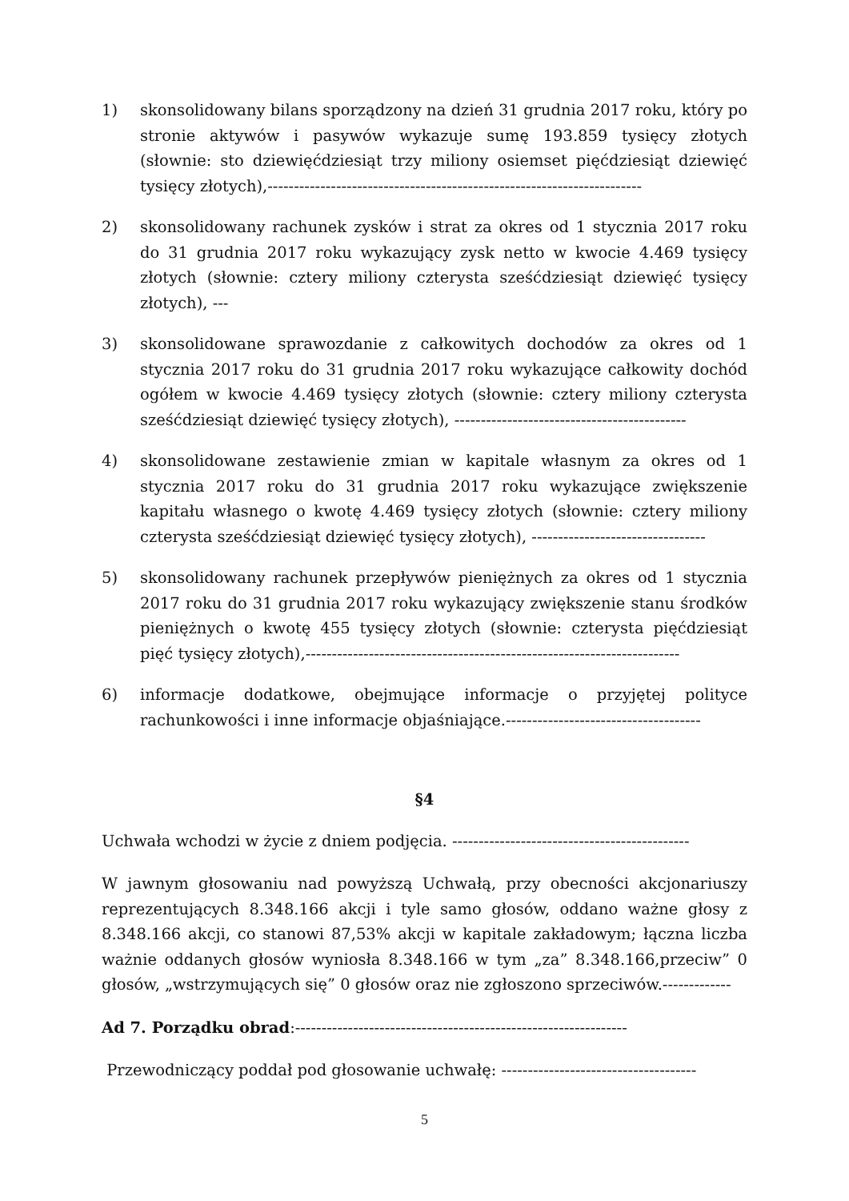1) skonsolidowany bilans sporządzony na dzień 31 grudnia 2017 roku, który po stronie aktywów i pasywów wykazuje sumę 193.859 tysięcy złotych (słownie: sto dziewięćdziesiąt trzy miliony osiemset pięćdziesiąt dziewięć tysięcy złotych),-----------------------------------------------------------------------
2) skonsolidowany rachunek zysków i strat za okres od 1 stycznia 2017 roku do 31 grudnia 2017 roku wykazujący zysk netto w kwocie 4.469 tysięcy złotych (słownie: cztery miliony czterysta sześćdziesiąt dziewięć tysięcy złotych), ---
3) skonsolidowane sprawozdanie z całkowitych dochodów za okres od 1 stycznia 2017 roku do 31 grudnia 2017 roku wykazujące całkowity dochód ogółem w kwocie 4.469 tysięcy złotych (słownie: cztery miliony czterysta sześćdziesiąt dziewięć tysięcy złotych), --------------------------------------------
4) skonsolidowane zestawienie zmian w kapitale własnym za okres od 1 stycznia 2017 roku do 31 grudnia 2017 roku wykazujące zwiększenie kapitału własnego o kwotę 4.469 tysięcy złotych (słownie: cztery miliony czterysta sześćdziesiąt dziewięć tysięcy złotych), ---------------------------------
5) skonsolidowany rachunek przepływów pieniężnych za okres od 1 stycznia 2017 roku do 31 grudnia 2017 roku wykazujący zwiększenie stanu środków pieniężnych o kwotę 455 tysięcy złotych (słownie: czterysta pięćdziesiąt pięć tysięcy złotych),-----------------------------------------------------------------------
6) informacje dodatkowe, obejmujące informacje o przyjętej polityce rachunkowości i inne informacje objaśniające.-------------------------------------
§4
Uchwała wchodzi w życie z dniem podjęcia. ---------------------------------------------
W jawnym głosowaniu nad powyższą Uchwałą, przy obecności akcjonariuszy reprezentujących 8.348.166 akcji i tyle samo głosów, oddano ważne głosy z 8.348.166 akcji, co stanowi 87,53% akcji w kapitale zakładowym; łączna liczba ważnie oddanych głosów wyniosła 8.348.166 w tym „za” 8.348.166,przeciw” 0 głosów, „wstrzymujących się” 0 głosów oraz nie zgłoszono sprzeciwów.-------------
Ad 7. Porządku obrad:---------------------------------------------------------------
Przewodniczący poddał pod głosowanie uchwałę: -------------------------------------
5